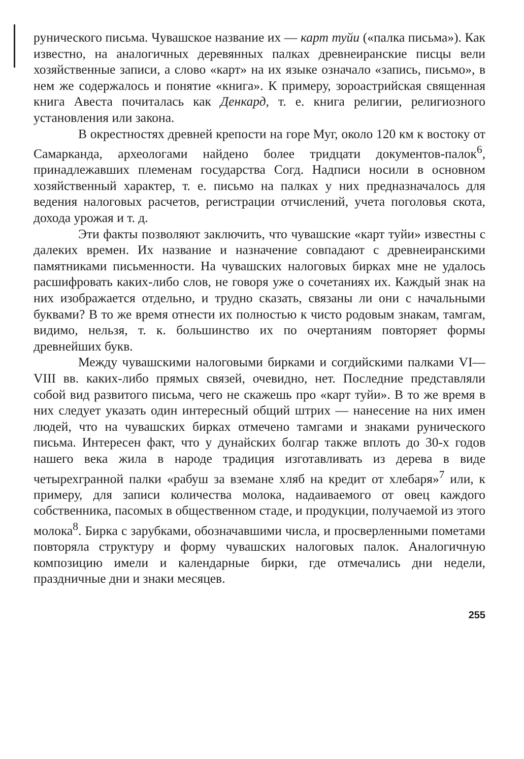рунического письма. Чувашское название их — карт туйи («палка письма»). Как известно, на аналогичных деревянных палках древнеиранские писцы вели хозяйственные записи, а слово «карт» на их языке означало «запись, письмо», в нем же содержалось и понятие «книга». К примеру, зороастрийская священная книга Авеста почиталась как Денкард, т. е. книга религии, религиозного установления или закона.
В окрестностях древней крепости на горе Муг, около 120 км к востоку от Самарканда, археологами найдено более тридцати документов-палок<sup>6</sup>, принадлежавших племенам государства Согд. Надписи носили в основном хозяйственный характер, т. е. письмо на палках у них предназначалось для ведения налоговых расчетов, регистрации отчислений, учета поголовья скота, дохода урожая и т. д.
Эти факты позволяют заключить, что чувашские «карт туйи» известны с далеких времен. Их название и назначение совпадают с древнеиранскими памятниками письменности. На чувашских налоговых бирках мне не удалось расшифровать каких-либо слов, не говоря уже о сочетаниях их. Каждый знак на них изображается отдельно, и трудно сказать, связаны ли они с начальными буквами? В то же время отнести их полностью к чисто родовым знакам, тамгам, видимо, нельзя, т. к. большинство их по очертаниям повторяет формы древнейших букв.
Между чувашскими налоговыми бирками и согдийскими палками VI—VIII вв. каких-либо прямых связей, очевидно, нет. Последние представляли собой вид развитого письма, чего не скажешь про «карт туйи». В то же время в них следует указать один интересный общий штрих — нанесение на них имен людей, что на чувашских бирках отмечено тамгами и знаками рунического письма. Интересен факт, что у дунайских болгар также вплоть до 30-х годов нашего века жила в народе традиция изготавливать из дерева в виде четырехгранной палки «рабуш за вземане хляб на кредит от хлебаря»<sup>7</sup> или, к примеру, для записи количества молока, надаиваемого от овец каждого собственника, пасомых в общественном стаде, и продукции, получаемой из этого молока<sup>8</sup>. Бирка с зарубками, обозначавшими числа, и просверленными пометами повторяла структуру и форму чувашских налоговых палок. Аналогичную композицию имели и календарные бирки, где отмечались дни недели, праздничные дни и знаки месяцев.
255